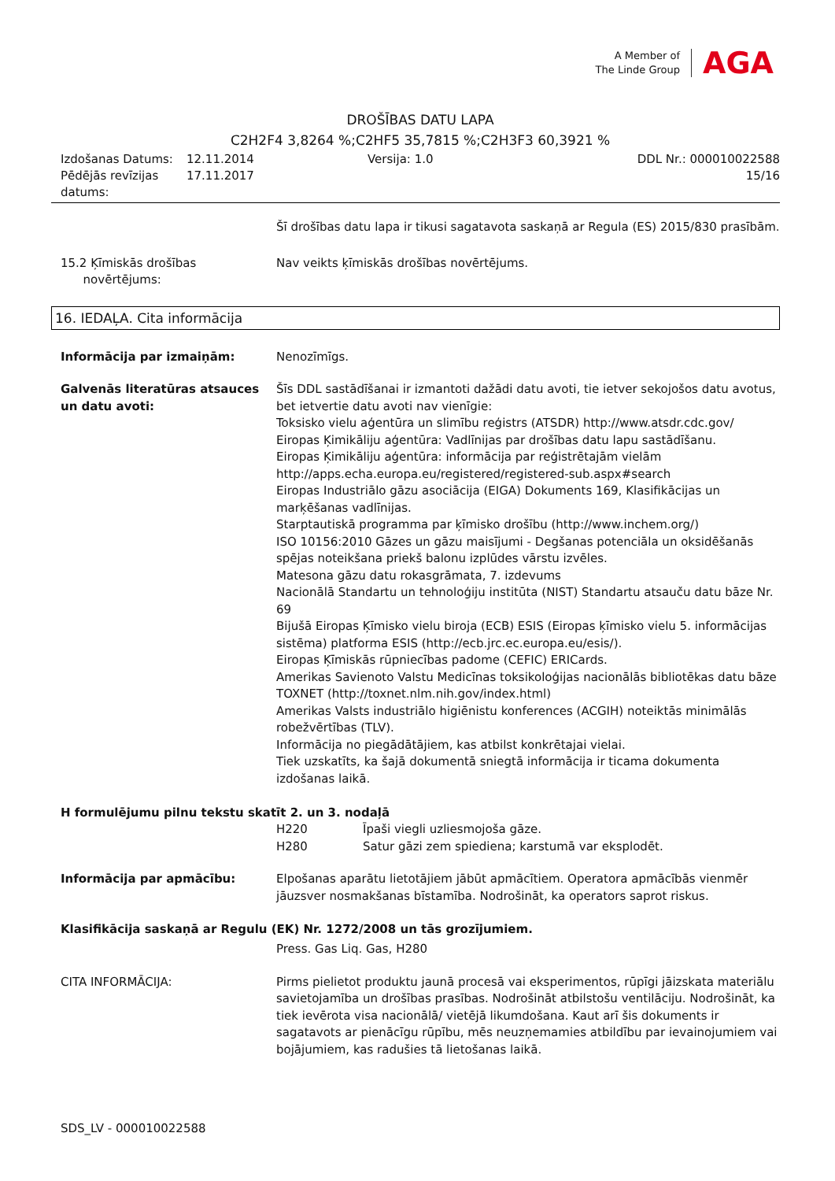A Member of
The Linde Group
AGA
DROŠĪBAS DATU LAPA
C2H2F4 3,8264 %;C2HF5 35,7815 %;C2H3F3 60,3921 %
Izdošanas Datums:
12.11.2014
Versija: 1.0
DDL Nr.: 000010022588
Pēdējās revīzijas datums:
17.11.2017
15/16
Šī drošības datu lapa ir tikusi sagatavota saskaņā ar Regula (ES) 2015/830 prasībām.
15.2 Ķīmiskās drošības
novērtējums:
Nav veikts ķīmiskās drošības novērtējums.
16. IEDAĻA. Cita informācija
Informācija par izmaiņām:
Nenozīmīgs.
Galvenās literatūras atsauces un datu avoti:
Šīs DDL sastādīšanai ir izmantoti dažādi datu avoti, tie ietver sekojošos datu avotus, bet ietvertie datu avoti nav vienīgie:
Toksisko vielu aģentūra un slimību reģistrs (ATSDR) http://www.atsdr.cdc.gov/
Eiropas Ķimikāliju aģentūra: Vadlīnijas par drošības datu lapu sastādīšanu.
Eiropas Ķimikāliju aģentūra: informācija par reģistrētajām vielām http://apps.echa.europa.eu/registered/registered-sub.aspx#search
Eiropas Industriālo gāzu asociācija (EIGA) Dokuments 169, Klasifikācijas un marķēšanas vadlīnijas.
Starptautiskā programma par ķīmisko drošību (http://www.inchem.org/)
ISO 10156:2010 Gāzes un gāzu maisījumi - Degšanas potenciāla un oksidēšanās spējas noteikšana priekš balonu izplūdes vārstu izvēles.
Matesona gāzu datu rokasgrāmata, 7. izdevums
Nacionālā Standartu un tehnoloģiju institūta (NIST) Standartu atsauču datu bāze Nr. 69
Bijušā Eiropas Ķīmisko vielu biroja (ECB) ESIS (Eiropas ķīmisko vielu 5. informācijas sistēma) platforma ESIS (http://ecb.jrc.ec.europa.eu/esis/).
Eiropas Ķīmiskās rūpniecības padome (CEFIC) ERICards.
Amerikas Savienoto Valstu Medicīnas toksikoloģijas nacionālās bibliotēkas datu bāze TOXNET (http://toxnet.nlm.nih.gov/index.html)
Amerikas Valsts industriālo higiēnistu konferences (ACGIH) noteiktās minimālās robežvērtības (TLV).
Informācija no piegādātājiem, kas atbilst konkrētajai vielai.
Tiek uzskatīts, ka šajā dokumentā sniegtā informācija ir ticama dokumenta izdošanas laikā.
H formulējumu pilnu tekstu skatīt 2. un 3. nodaļā
H220 Īpaši viegli uzliesmojoša gāze.
H280 Satur gāzi zem spiediena; karstumā var eksplodēt.
Informācija par apmācību:
Elpošanas aparātu lietotājiem jābūt apmācītiem. Operatora apmācībās vienmēr jāuzsver nosmakšanas bīstamība. Nodrošināt, ka operators saprot riskus.
Klasifikācija saskaņā ar Regulu (EK) Nr. 1272/2008 un tās grozījumiem.
Press. Gas Liq. Gas, H280
CITA INFORMĀCIJA:
Pirms pielietot produktu jaunā procesā vai eksperimentos, rūpīgi jāizskata materiālu savietojamība un drošības prasības. Nodrošināt atbilstošu ventilāciju. Nodrošināt, ka tiek ievērota visa nacionālā/ vietējā likumdošana. Kaut arī šis dokuments ir sagatavots ar pienācīgu rūpību, mēs neuzņemamies atbildību par ievainojumiem vai bojājumiem, kas radušies tā lietošanas laikā.
SDS_LV - 000010022588